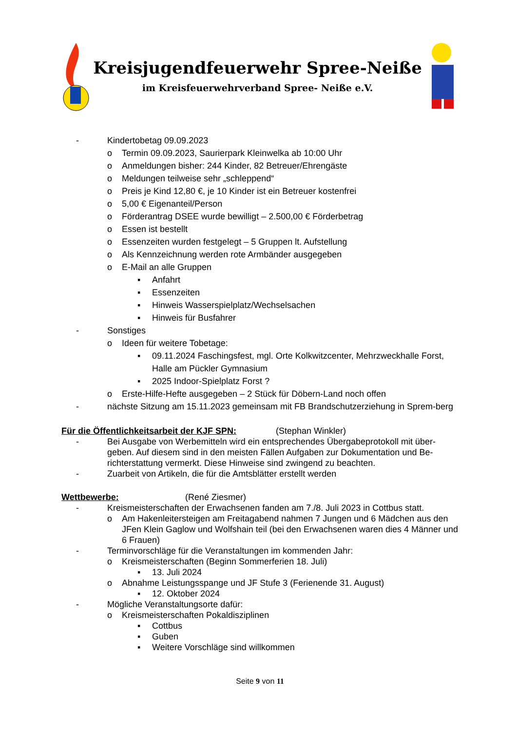Kreisjugendfeuerwehr Spree-Neiße
im Kreisfeuerwehrverband Spree- Neiße e.V.
- Kindertobetag 09.09.2023
o Termin 09.09.2023, Saurierpark Kleinwelka ab 10:00 Uhr
o Anmeldungen bisher: 244 Kinder, 82 Betreuer/Ehrengäste
o Meldungen teilweise sehr „schleppend“
o Preis je Kind 12,80 €, je 10 Kinder ist ein Betreuer kostenfrei
o 5,00 € Eigenanteil/Person
o Förderantrag DSEE wurde bewilligt – 2.500,00 € Förderbetrag
o Essen ist bestellt
o Essenzeiten wurden festgelegt – 5 Gruppen lt. Aufstellung
o Als Kennzeichnung werden rote Armbänder ausgegeben
o E-Mail an alle Gruppen
▪ Anfahrt
▪ Essenzeiten
▪ Hinweis Wasserspielplatz/Wechselsachen
▪ Hinweis für Busfahrer
- Sonstiges
o Ideen für weitere Tobetage:
▪ 09.11.2024 Faschingsfest, mgl. Orte Kolkwitzcenter, Mehrzweckhalle Forst, Halle am Pückler Gymnasium
▪ 2025 Indoor-Spielplatz Forst ?
o Erste-Hilfe-Hefte ausgegeben – 2 Stück für Döbern-Land noch offen
- nächste Sitzung am 15.11.2023 gemeinsam mit FB Brandschutzerziehung in Sprem-berg
Für die Öffentlichkeitsarbeit der KJF SPN: (Stephan Winkler)
- Bei Ausgabe von Werbemitteln wird ein entsprechendes Übergabeprotokoll mit über-geben. Auf diesem sind in den meisten Fällen Aufgaben zur Dokumentation und Be-richterstattung vermerkt. Diese Hinweise sind zwingend zu beachten.
- Zuarbeit von Artikeln, die für die Amtsblätter erstellt werden
Wettbewerbe: (René Ziesmer)
- Kreismeisterschaften der Erwachsenen fanden am 7./8. Juli 2023 in Cottbus statt.
o Am Hakenleitersteigen am Freitagabend nahmen 7 Jungen und 6 Mädchen aus den JFen Klein Gaglow und Wolfshain teil (bei den Erwachsenen waren dies 4 Männer und 6 Frauen)
- Terminvorschläge für die Veranstaltungen im kommenden Jahr:
o Kreismeisterschaften (Beginn Sommerferien 18. Juli)
▪ 13. Juli 2024
o Abnahme Leistungsspange und JF Stufe 3 (Ferienende 31. August)
▪ 12. Oktober 2024
- Mögliche Veranstaltungsorte dafür:
o Kreismeisterschaften Pokaldisziplinen
▪ Cottbus
▪ Guben
▪ Weitere Vorschläge sind willkommen
Seite 9 von 11